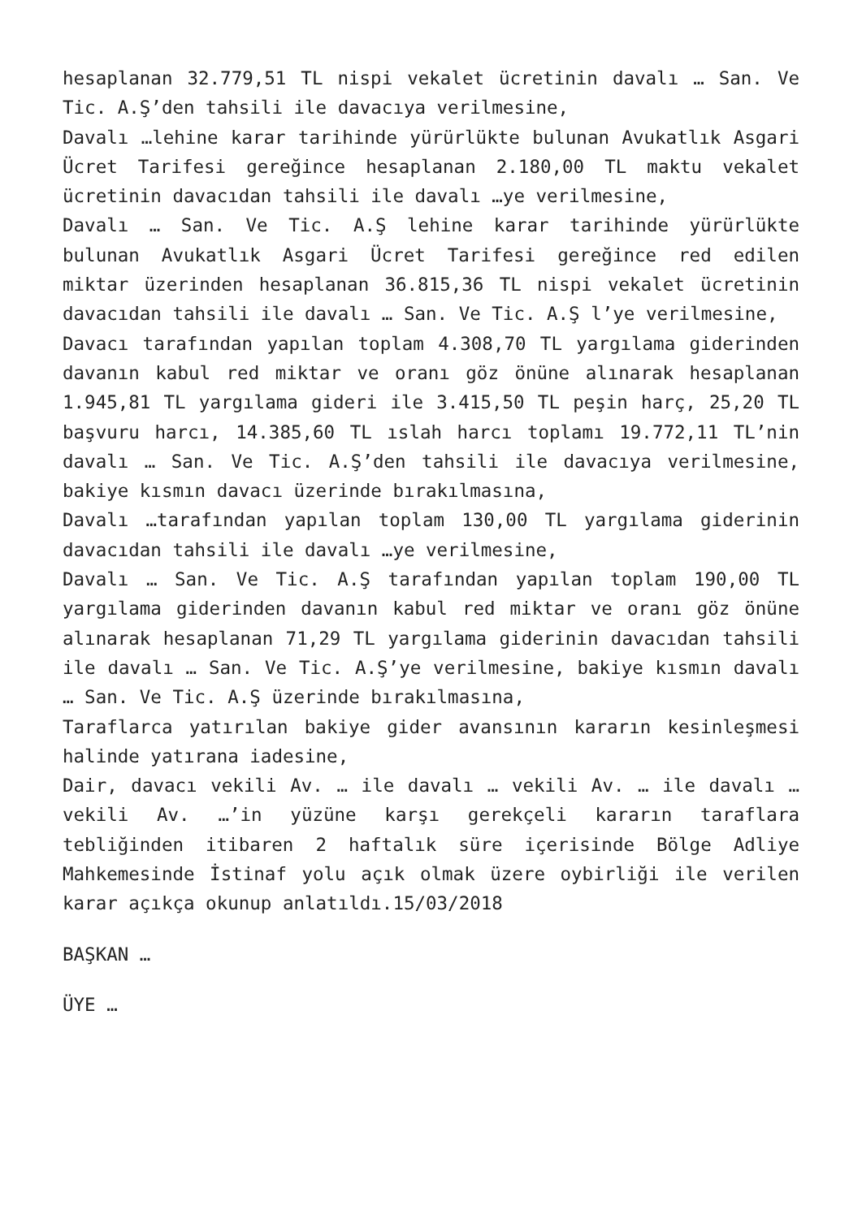hesaplanan 32.779,51 TL nispi vekalet ücretinin davalı … San. Ve Tic. A.Ş’den tahsili ile davacıya verilmesine,
Davalı …lehine karar tarihinde yürürlükte bulunan Avukatlık Asgari Ücret Tarifesi gereğince hesaplanan 2.180,00 TL maktu vekalet ücretinin davacıdan tahsili ile davalı …ye verilmesine,
Davalı … San. Ve Tic. A.Ş lehine karar tarihinde yürürlükte bulunan Avukatlık Asgari Ücret Tarifesi gereğince red edilen miktar üzerinden hesaplanan 36.815,36 TL nispi vekalet ücretinin davacıdan tahsili ile davalı … San. Ve Tic. A.Ş l’ye verilmesine,
Davacı tarafından yapılan toplam 4.308,70 TL yargılama giderinden davanın kabul red miktar ve oranı göz önüne alınarak hesaplanan 1.945,81 TL yargılama gideri ile 3.415,50 TL peşin harç, 25,20 TL başvuru harcı, 14.385,60 TL ıslah harcı toplamı 19.772,11 TL’nin davalı … San. Ve Tic. A.Ş’den tahsili ile davacıya verilmesine, bakiye kısmın davacı üzerinde bırakılmasına,
Davalı …tarafından yapılan toplam 130,00 TL yargılama giderinin davacıdan tahsili ile davalı …ye verilmesine,
Davalı … San. Ve Tic. A.Ş tarafından yapılan toplam 190,00 TL yargılama giderinden davanın kabul red miktar ve oranı göz önüne alınarak hesaplanan 71,29 TL yargılama giderinin davacıdan tahsili ile davalı … San. Ve Tic. A.Ş’ye verilmesine, bakiye kısmın davalı … San. Ve Tic. A.Ş üzerinde bırakılmasına,
Taraflarca yatırılan bakiye gider avansının kararın kesinleşmesi halinde yatırana iadesine,
Dair, davacı vekili Av. … ile davalı … vekili Av. … ile davalı … vekili Av. …’in yüzüne karşı gerekçeli kararın taraflara tebliğinden itibaren 2 haftalık süre içerisinde Bölge Adliye Mahkemesinde İstinaf yolu açık olmak üzere oybirliği ile verilen karar açıkça okunup anlatıldı.15/03/2018
BAŞKAN …
ÜYE …